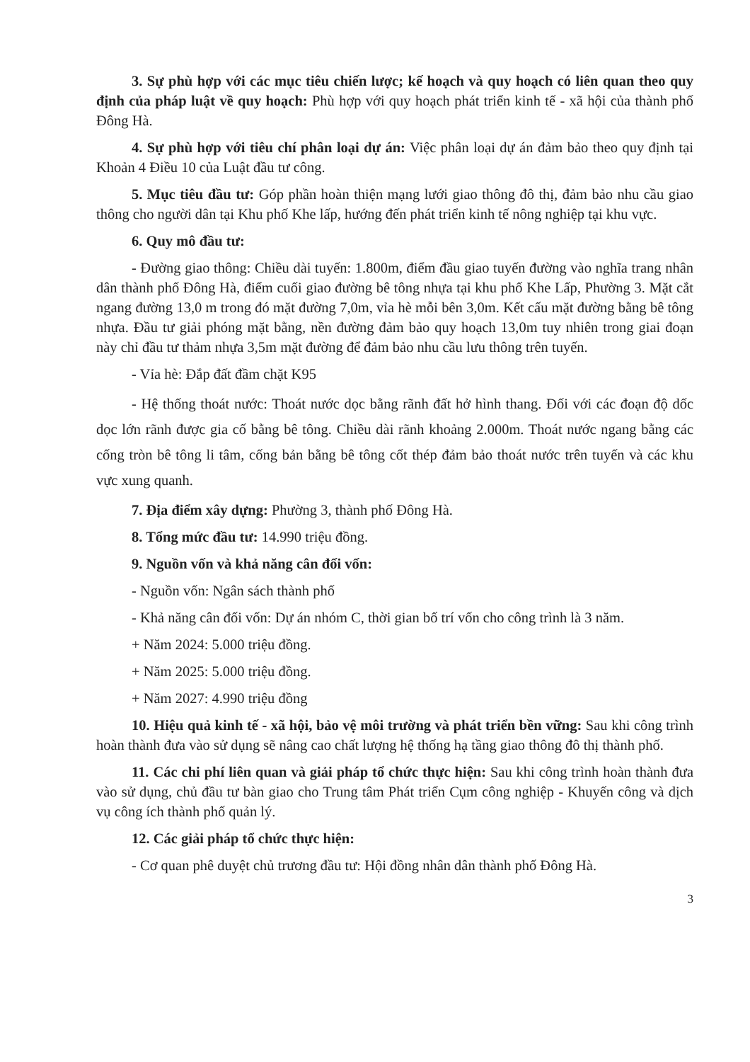3. Sự phù hợp với các mục tiêu chiến lược; kế hoạch và quy hoạch có liên quan theo quy định của pháp luật về quy hoạch: Phù hợp với quy hoạch phát triển kinh tế - xã hội của thành phố Đông Hà.
4. Sự phù hợp với tiêu chí phân loại dự án: Việc phân loại dự án đảm bảo theo quy định tại Khoản 4 Điều 10 của Luật đầu tư công.
5. Mục tiêu đầu tư: Góp phần hoàn thiện mạng lưới giao thông đô thị, đảm bảo nhu cầu giao thông cho người dân tại Khu phố Khe lấp, hướng đến phát triển kinh tế nông nghiệp tại khu vực.
6. Quy mô đầu tư:
- Đường giao thông: Chiều dài tuyến: 1.800m, điểm đầu giao tuyến đường vào nghĩa trang nhân dân thành phố Đông Hà, điểm cuối giao đường bê tông nhựa tại khu phố Khe Lấp, Phường 3. Mặt cắt ngang đường 13,0 m trong đó mặt đường 7,0m, vỉa hè mỗi bên 3,0m. Kết cấu mặt đường bằng bê tông nhựa. Đầu tư giải phóng mặt bằng, nền đường đảm bảo quy hoạch 13,0m tuy nhiên trong giai đoạn này chỉ đầu tư thảm nhựa 3,5m mặt đường để đảm bảo nhu cầu lưu thông trên tuyến.
- Vỉa hè: Đắp đất đầm chặt K95
- Hệ thống thoát nước: Thoát nước dọc bằng rãnh đất hở hình thang. Đối với các đoạn độ dốc dọc lớn rãnh được gia cố bằng bê tông. Chiều dài rãnh khoảng 2.000m. Thoát nước ngang bằng các cống tròn bê tông li tâm, cống bản bằng bê tông cốt thép đảm bảo thoát nước trên tuyến và các khu vực xung quanh.
7. Địa điểm xây dựng: Phường 3, thành phố Đông Hà.
8. Tổng mức đầu tư: 14.990 triệu đồng.
9. Nguồn vốn và khả năng cân đối vốn:
- Nguồn vốn: Ngân sách thành phố
- Khả năng cân đối vốn: Dự án nhóm C, thời gian bố trí vốn cho công trình là 3 năm.
+ Năm 2024: 5.000 triệu đồng.
+ Năm 2025: 5.000 triệu đồng.
+ Năm 2027: 4.990 triệu đồng
10. Hiệu quả kinh tế - xã hội, bảo vệ môi trường và phát triển bền vững: Sau khi công trình hoàn thành đưa vào sử dụng sẽ nâng cao chất lượng hệ thống hạ tầng giao thông đô thị thành phố.
11. Các chi phí liên quan và giải pháp tổ chức thực hiện: Sau khi công trình hoàn thành đưa vào sử dụng, chủ đầu tư bàn giao cho Trung tâm Phát triển Cụm công nghiệp - Khuyến công và dịch vụ công ích thành phố quản lý.
12. Các giải pháp tổ chức thực hiện:
- Cơ quan phê duyệt chủ trương đầu tư: Hội đồng nhân dân thành phố Đông Hà.
3